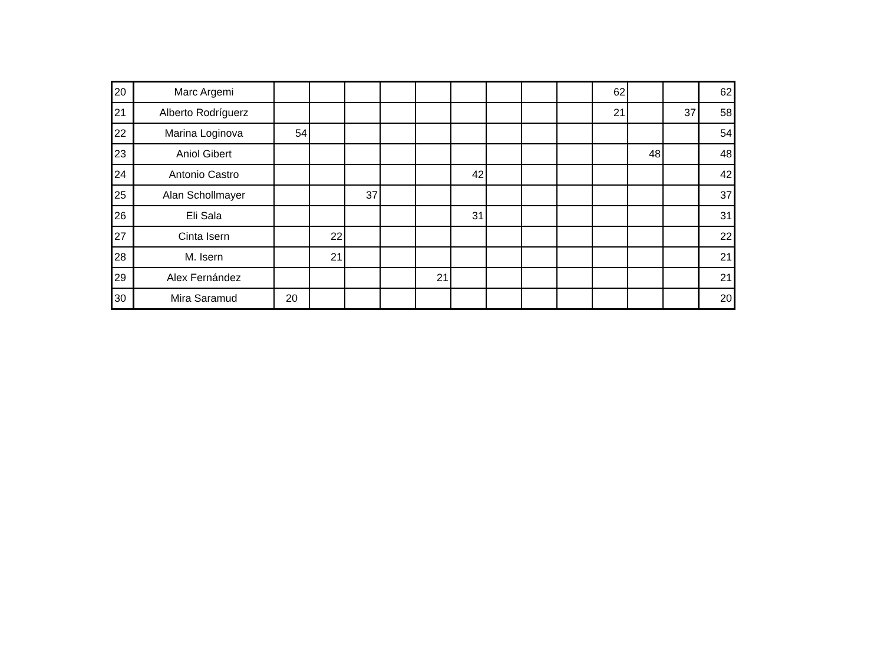| 20 | Marc Argemi | | | | | | | | | | 62 | | | 62 |
| 21 | Alberto Rodríguerz | | | | | | | | | | 21 | | 37 | 58 |
| 22 | Marina Loginova | 54 | | | | | | | | | | | | 54 |
| 23 | Aniol Gibert | | | | | | | | | | | 48 | | 48 |
| 24 | Antonio Castro | | | | | | 42 | | | | | | | 42 |
| 25 | Alan Schollmayer | | | 37 | | | | | | | | | | 37 |
| 26 | Eli Sala | | | | | | 31 | | | | | | | 31 |
| 27 | Cinta Isern | | 22 | | | | | | | | | | | 22 |
| 28 | M. Isern | | 21 | | | | | | | | | | | 21 |
| 29 | Alex Fernández | | | | | 21 | | | | | | | | 21 |
| 30 | Mira Saramud | 20 | | | | | | | | | | | | 20 |